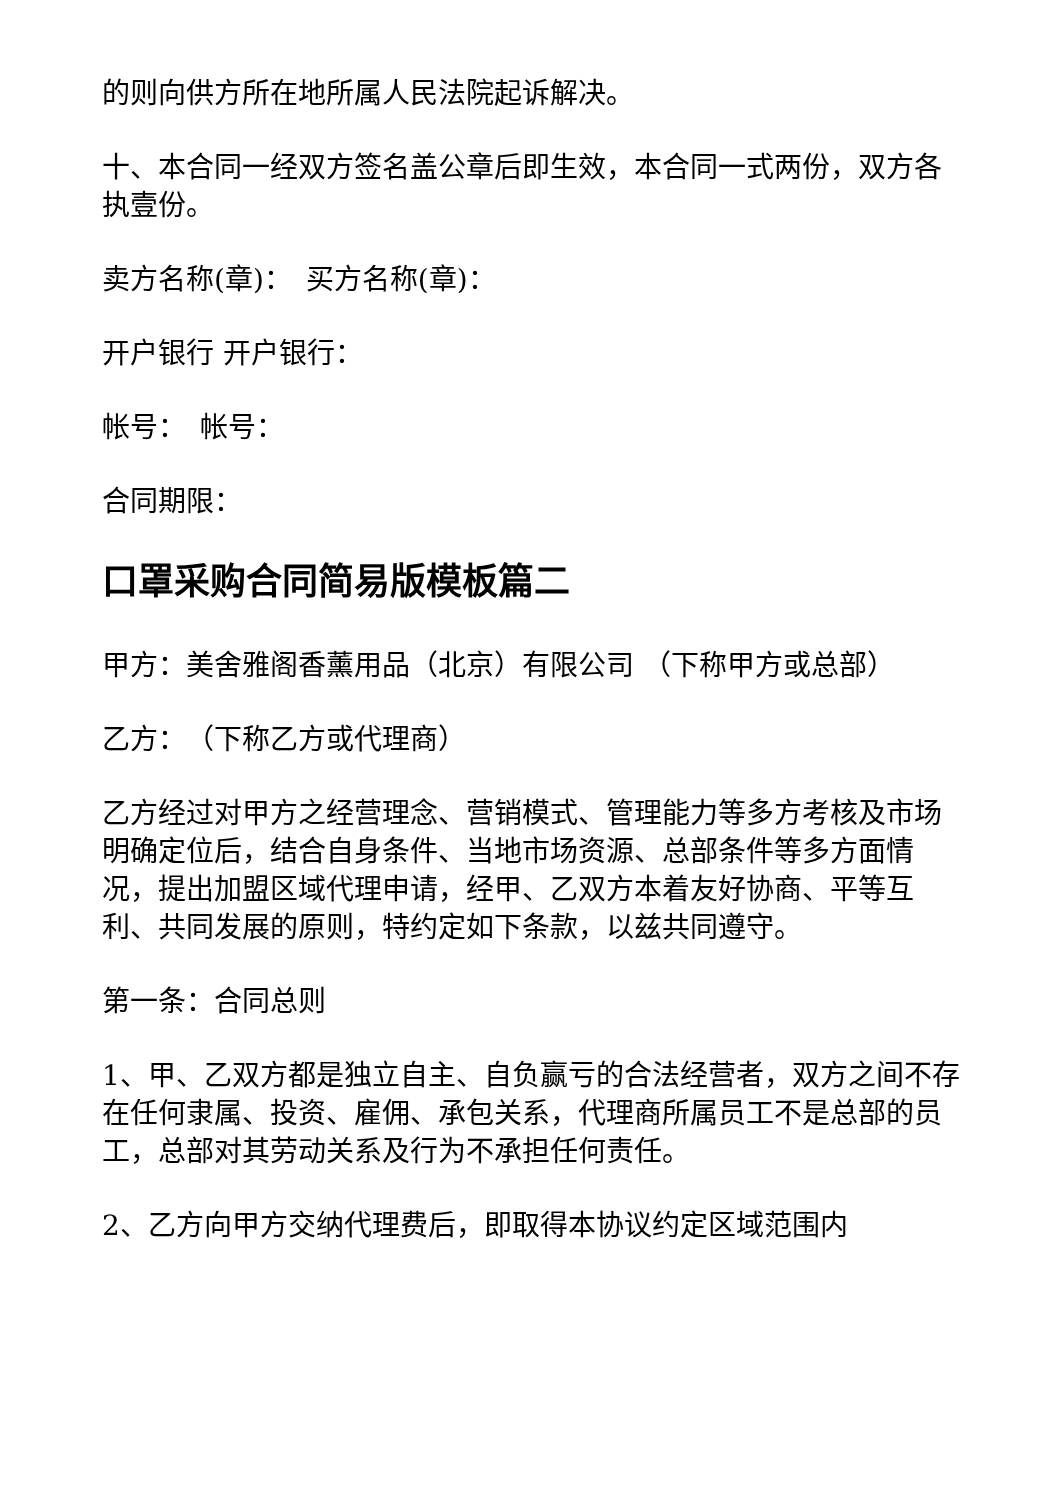的则向供方所在地所属人民法院起诉解决。
十、本合同一经双方签名盖公章后即生效，本合同一式两份，双方各执壹份。
卖方名称(章)：　买方名称(章)：
开户银行 开户银行：
帐号：　帐号：
合同期限：
口罩采购合同简易版模板篇二
甲方：美舍雅阁香薰用品（北京）有限公司 （下称甲方或总部）
乙方：　（下称乙方或代理商）
乙方经过对甲方之经营理念、营销模式、管理能力等多方考核及市场明确定位后，结合自身条件、当地市场资源、总部条件等多方面情况，提出加盟区域代理申请，经甲、乙双方本着友好协商、平等互利、共同发展的原则，特约定如下条款，以兹共同遵守。
第一条：合同总则
1、甲、乙双方都是独立自主、自负赢亏的合法经营者，双方之间不存在任何隶属、投资、雇佣、承包关系，代理商所属员工不是总部的员工，总部对其劳动关系及行为不承担任何责任。
2、乙方向甲方交纳代理费后，即取得本协议约定区域范围内